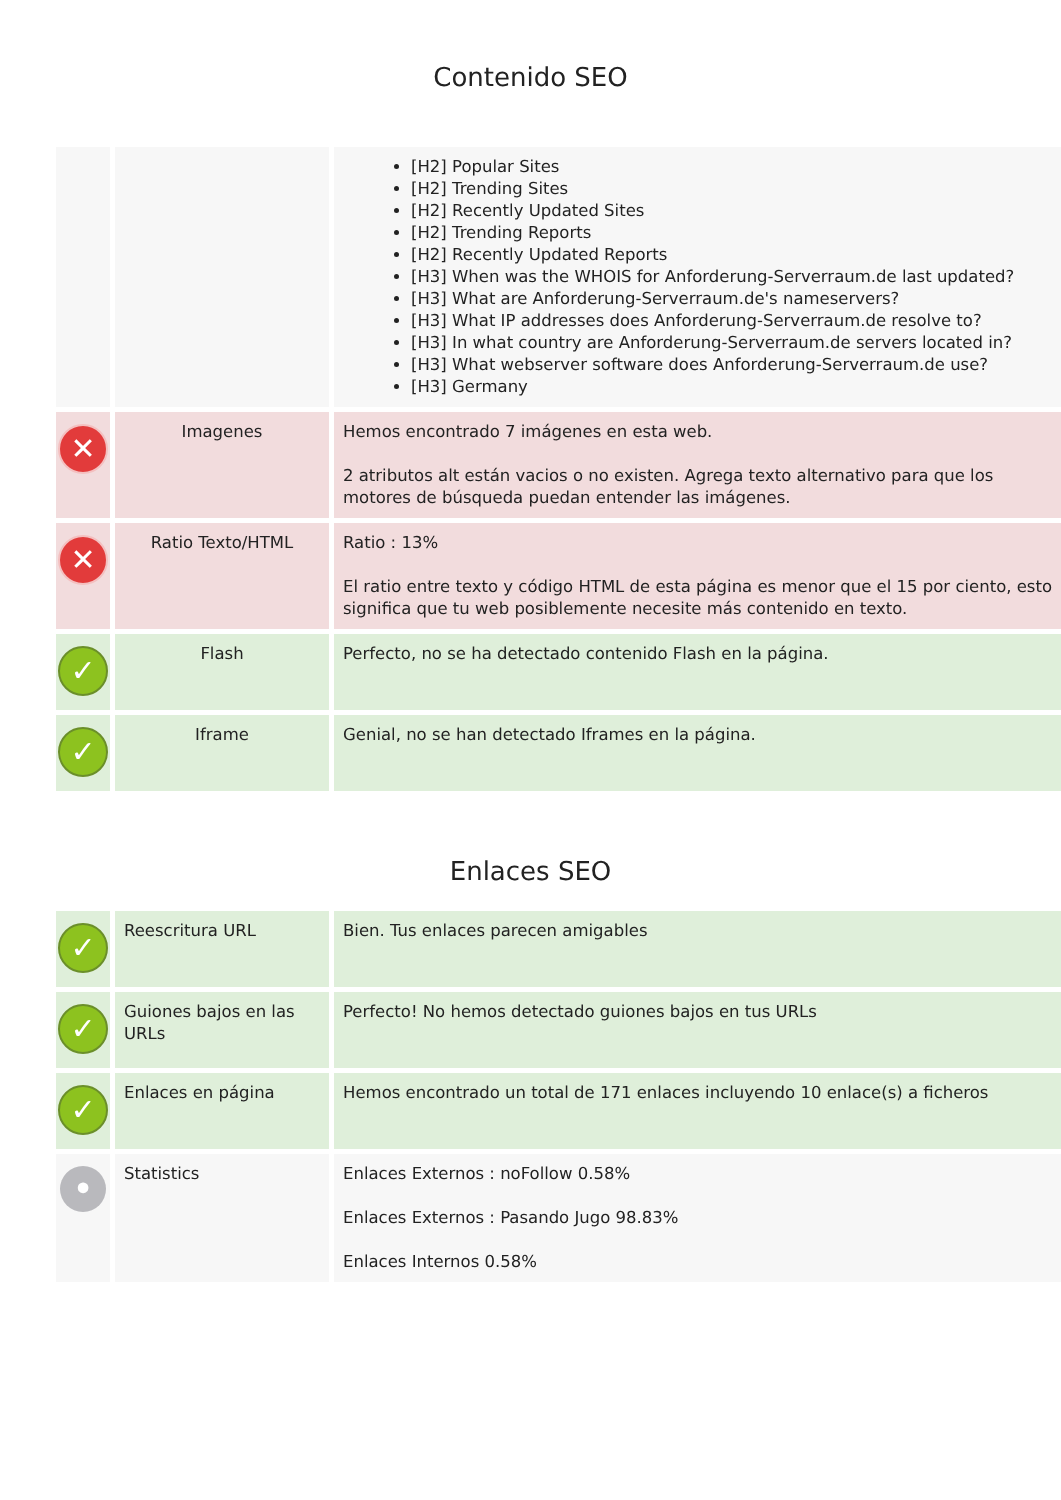Contenido SEO
| | | [H2] Popular Sites [H2] Trending Sites [H2] Recently Updated Sites [H2] Trending Reports [H2] Recently Updated Reports [H3] When was the WHOIS for Anforderung-Serverraum.de last updated? [H3] What are Anforderung-Serverraum.de's nameservers? [H3] What IP addresses does Anforderung-Serverraum.de resolve to? [H3] In what country are Anforderung-Serverraum.de servers located in? [H3] What webserver software does Anforderung-Serverraum.de use? [H3] Germany |
| ✕ | Imagenes | Hemos encontrado 7 imágenes en esta web. 2 atributos alt están vacios o no existen. Agrega texto alternativo para que los motores de búsqueda puedan entender las imágenes. |
| ✕ | Ratio Texto/HTML | Ratio : 13% El ratio entre texto y código HTML de esta página es menor que el 15 por ciento, esto significa que tu web posiblemente necesite más contenido en texto. |
| ✓ | Flash | Perfecto, no se ha detectado contenido Flash en la página. |
| ✓ | Iframe | Genial, no se han detectado Iframes en la página. |
Enlaces SEO
| ✓ | Reescritura URL | Bien. Tus enlaces parecen amigables |
| ✓ | Guiones bajos en las URLs | Perfecto! No hemos detectado guiones bajos en tus URLs |
| ✓ | Enlaces en página | Hemos encontrado un total de 171 enlaces incluyendo 10 enlace(s) a ficheros |
| • | Statistics | Enlaces Externos : noFollow 0.58% Enlaces Externos : Pasando Jugo 98.83% Enlaces Internos 0.58% |